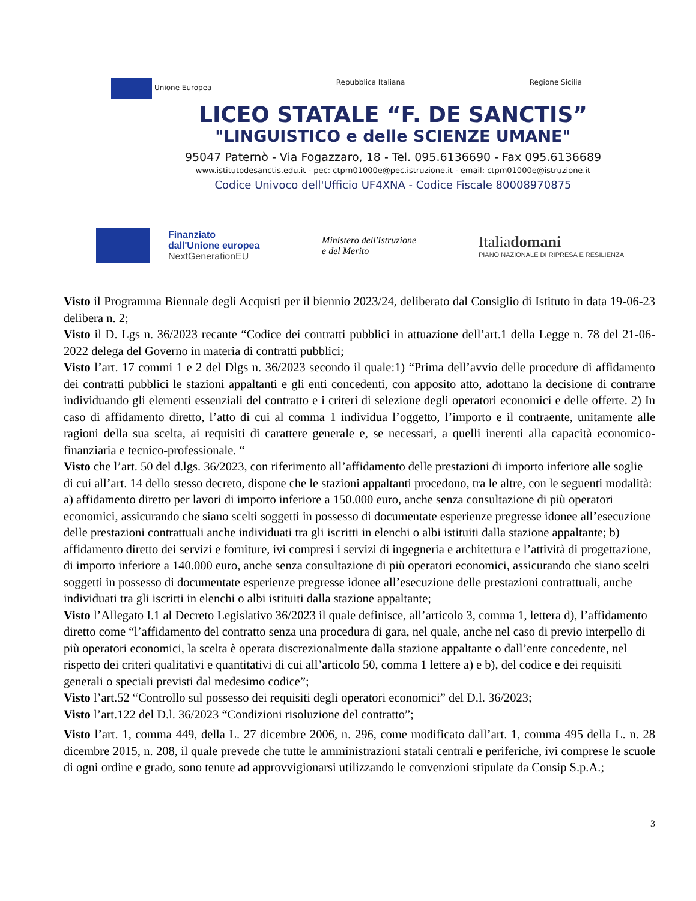Unione Europea Repubblica Italiana Regione Sicilia
LICEO STATALE “F. DE SANCTIS”
"LINGUISTICO e delle SCIENZE UMANE"
95047 Paternò - Via Fogazzaro, 18 - Tel. 095.6136690 - Fax 095.6136689
www.istitutodesanctis.edu.it - pec: ctpm01000e@pec.istruzione.it - email: ctpm01000e@istruzione.it
Codice Univoco dell'Ufficio UF4XNA - Codice Fiscale 80008970875
Finanziato
dall'Unione europea
NextGenerationEU
Ministero dell'Istruzione
e del Merito
Italiadomani
PIANO NAZIONALE DI RIPRESA E RESILIENZA
Visto il Programma Biennale degli Acquisti per il biennio 2023/24, deliberato dal Consiglio di Istituto in data 19-06-23 delibera n. 2;
Visto il D. Lgs n. 36/2023 recante “Codice dei contratti pubblici in attuazione dell’art.1 della Legge n. 78 del 21-06-2022 delega del Governo in materia di contratti pubblici;
Visto l’art. 17 commi 1 e 2 del Dlgs n. 36/2023 secondo il quale:1) “Prima dell’avvio delle procedure di affidamento dei contratti pubblici le stazioni appaltanti e gli enti concedenti, con apposito atto, adottano la decisione di contrarre individuando gli elementi essenziali del contratto e i criteri di selezione degli operatori economici e delle offerte. 2) In caso di affidamento diretto, l’atto di cui al comma 1 individua l’oggetto, l’importo e il contraente, unitamente alle ragioni della sua scelta, ai requisiti di carattere generale e, se necessari, a quelli inerenti alla capacità economico-finanziaria e tecnico-professionale. “
Visto che l’art. 50 del d.lgs. 36/2023, con riferimento all’affidamento delle prestazioni di importo inferiore alle soglie di cui all’art. 14 dello stesso decreto, dispone che le stazioni appaltanti procedono, tra le altre, con le seguenti modalità: a) affidamento diretto per lavori di importo inferiore a 150.000 euro, anche senza consultazione di più operatori economici, assicurando che siano scelti soggetti in possesso di documentate esperienze pregresse idonee all’esecuzione delle prestazioni contrattuali anche individuati tra gli iscritti in elenchi o albi istituiti dalla stazione appaltante; b) affidamento diretto dei servizi e forniture, ivi compresi i servizi di ingegneria e architettura e l’attività di progettazione, di importo inferiore a 140.000 euro, anche senza consultazione di più operatori economici, assicurando che siano scelti soggetti in possesso di documentate esperienze pregresse idonee all’esecuzione delle prestazioni contrattuali, anche individuati tra gli iscritti in elenchi o albi istituiti dalla stazione appaltante;
Visto l’Allegato I.1 al Decreto Legislativo 36/2023 il quale definisce, all’articolo 3, comma 1, lettera d), l’affidamento diretto come “l’affidamento del contratto senza una procedura di gara, nel quale, anche nel caso di previo interpello di più operatori economici, la scelta è operata discrezionalmente dalla stazione appaltante o dall’ente concedente, nel rispetto dei criteri qualitativi e quantitativi di cui all’articolo 50, comma 1 lettere a) e b), del codice e dei requisiti generali o speciali previsti dal medesimo codice”;
Visto l’art.52 “Controllo sul possesso dei requisiti degli operatori economici” del D.l. 36/2023;
Visto l’art.122 del D.l. 36/2023 “Condizioni risoluzione del contratto”;
Visto l’art. 1, comma 449, della L. 27 dicembre 2006, n. 296, come modificato dall’art. 1, comma 495 della L. n. 28 dicembre 2015, n. 208, il quale prevede che tutte le amministrazioni statali centrali e periferiche, ivi comprese le scuole di ogni ordine e grado, sono tenute ad approvvigionarsi utilizzando le convenzioni stipulate da Consip S.p.A.;
3